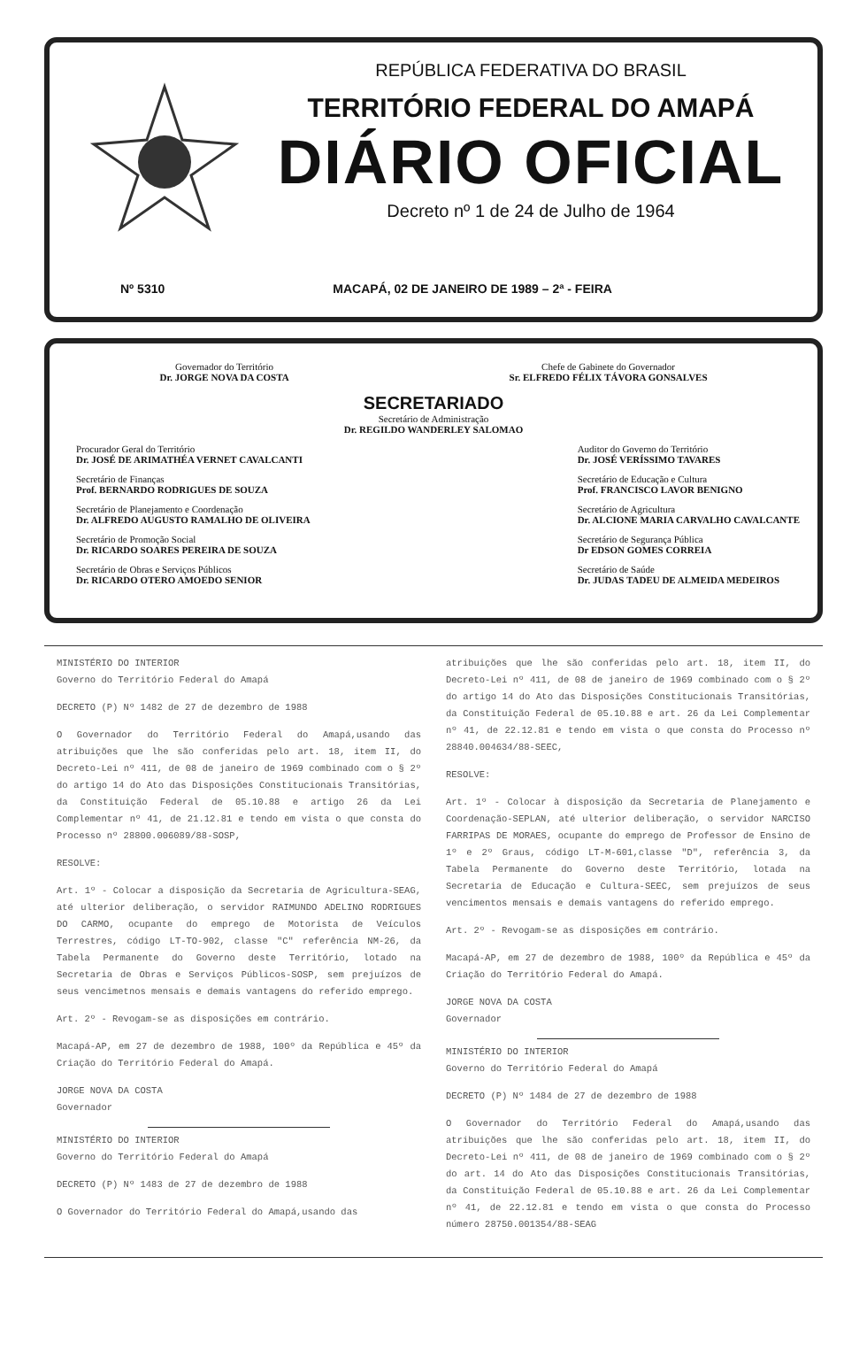REPÚBLICA FEDERATIVA DO BRASIL
TERRITÓRIO FEDERAL DO AMAPÁ
DIÁRIO OFICIAL
Decreto nº 1 de 24 de Julho de 1964
Nº 5310 MACAPÁ, 02 DE JANEIRO DE 1989 – 2ª - FEIRA
Governador do Território
Dr. JORGE NOVA DA COSTA
Chefe de Gabinete do Governador
Sr. ELFREDO FÉLIX TÁVORA GONSALVES
SECRETARIADO
Secretário de Administração
Dr. REGILDO WANDERLEY SALOMAO
Procurador Geral do Território
Dr. JOSÉ DE ARIMATHÉA VERNET CAVALCANTI
Secretário de Finanças
Prof. BERNARDO RODRIGUES DE SOUZA
Secretário de Planejamento e Coordenação
Dr. ALFREDO AUGUSTO RAMALHO DE OLIVEIRA
Secretário de Promoção Social
Dr. RICARDO SOARES PEREIRA DE SOUZA
Secretário de Obras e Serviços Públicos
Dr. RICARDO OTERO AMOEDO SENIOR
Auditor do Governo do Território
Dr. JOSÉ VERÍSSIMO TAVARES
Secretário de Educação e Cultura
Prof. FRANCISCO LAVOR BENIGNO
Secretário de Agricultura
Dr. ALCIONE MARIA CARVALHO CAVALCANTE
Secretário de Segurança Pública
Dr EDSON GOMES CORREIA
Secretário de Saúde
Dr. JUDAS TADEU DE ALMEIDA MEDEIROS
MINISTÉRIO DO INTERIOR
Governo do Território Federal do Amapá
DECRETO (P) Nº 1482 de 27 de dezembro de 1988
O Governador do Território Federal do Amapá,usando das atribuições que lhe são conferidas pelo art. 18, item II, do Decreto-Lei nº 411, de 08 de janeiro de 1969 combinado com o § 2º do artigo 14 do Ato das Disposições Constitucionais Transitórias, da Constituição Federal de 05.10.88 e artigo 26 da Lei Complementar nº 41, de 21.12.81 e tendo em vista o que consta do Processo nº 28800.006089/88-SOSP,
RESOLVE:
Art. 1º - Colocar a disposição da Secretaria de Agricultura-SEAG, até ulterior deliberação, o servidor RAIMUNDO ADELINO RODRIGUES DO CARMO, ocupante do emprego de Motorista de Veículos Terrestres, código LT-TO-902, classe "C" referência NM-26, da Tabela Permanente do Governo deste Território, lotado na Secretaria de Obras e Serviços Públicos-SOSP, sem prejuízos de seus vencimetnos mensais e demais vantagens do referido emprego.
Art. 2º - Revogam-se as disposições em contrário.
Macapá-AP, em 27 de dezembro de 1988, 100º da República e 45º da Criação do Território Federal do Amapá.
JORGE NOVA DA COSTA
Governador
MINISTÉRIO DO INTERIOR
Governo do Território Federal do Amapá
DECRETO (P) Nº 1483 de 27 de dezembro de 1988
O Governador do Território Federal do Amapá,usando das
atribuições que lhe são conferidas pelo art. 18, item II, do Decreto-Lei nº 411, de 08 de janeiro de 1969 combinado com o § 2º do artigo 14 do Ato das Disposições Constitucionais Transitórias, da Constituição Federal de 05.10.88 e art. 26 da Lei Complementar nº 41, de 22.12.81 e tendo em vista o que consta do Processo nº 28840.004634/88-SEEC,
RESOLVE:
Art. 1º - Colocar à disposição da Secretaria de Planejamento e Coordenação-SEPLAN, até ulterior deliberação, o servidor NARCISO FARRIPAS DE MORAES, ocupante do emprego de Professor de Ensino de 1º e 2º Graus, código LT-M-601,classe "D", referência 3, da Tabela Permanente do Governo deste Território, lotada na Secretaria de Educação e Cultura-SEEC, sem prejuízos de seus vencimentos mensais e demais vantagens do referido emprego.
Art. 2º - Revogam-se as disposições em contrário.
Macapá-AP, em 27 de dezembro de 1988, 100º da República e 45º da Criação do Território Federal do Amapá.
JORGE NOVA DA COSTA
Governador
MINISTÉRIO DO INTERIOR
Governo do Território Federal do Amapá
DECRETO (P) Nº 1484 de 27 de dezembro de 1988
O Governador do Território Federal do Amapá,usando das atribuições que lhe são conferidas pelo art. 18, item II, do Decreto-Lei nº 411, de 08 de janeiro de 1969 combinado com o § 2º do art. 14 do Ato das Disposições Constitucionais Transitórias, da Constituição Federal de 05.10.88 e art. 26 da Lei Complementar nº 41, de 22.12.81 e tendo em vista o que consta do Processo número 28750.001354/88-SEAG